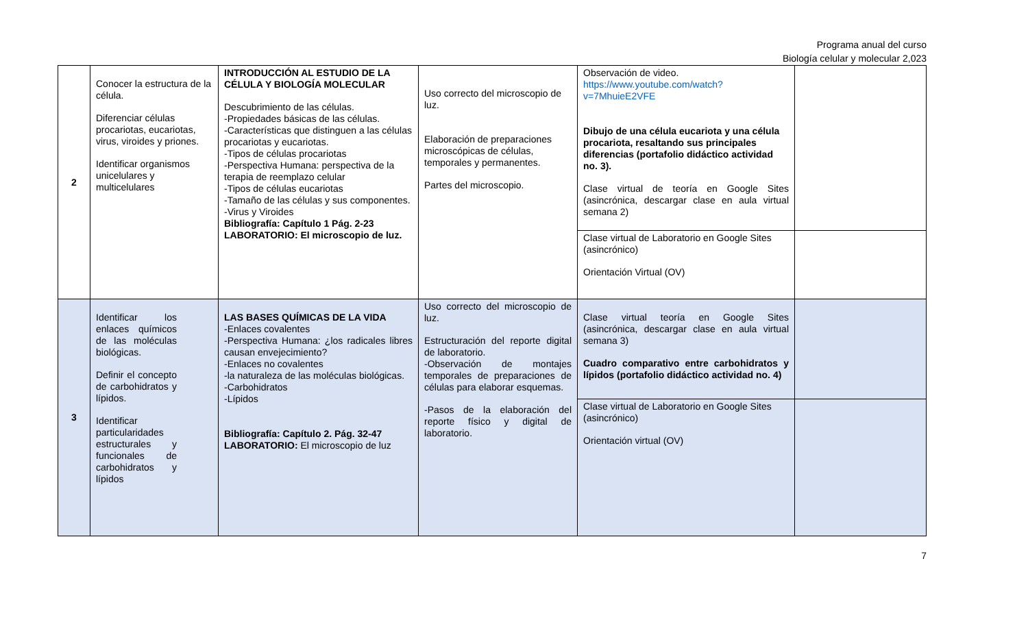Programa anual del curso
Biología celular y molecular 2,023
| 2 | Conocer la estructura de la célula. Diferenciar células procariotas, eucariotas, virus, viroides y priones. Identificar organismos unicelulares y multicelulares | INTRODUCCIÓN AL ESTUDIO DE LA CÉLULA Y BIOLOGÍA MOLECULAR Descubrimiento de las células. -Propiedades básicas de las células. -Características que distinguen a las células procariotas y eucariotas. -Tipos de células procariotas -Perspectiva Humana: perspectiva de la terapia de reemplazo celular -Tipos de células eucariotas -Tamaño de las células y sus componentes. -Virus y Viroides Bibliografía: Capítulo 1 Pág. 2-23 LABORATORIO: El microscopio de luz. | Uso correcto del microscopio de luz. Elaboración de preparaciones microscópicas de células, temporales y permanentes. Partes del microscopio. | Observación de video. https://www.youtube.com/watch?v=7MhuieE2VFE Dibujo de una célula eucariota y una célula procariota, resaltando sus principales diferencias (portafolio didáctico actividad no. 3). Clase virtual de teoría en Google Sites (asincrónica, descargar clase en aula virtual semana 2) | |
| | | | | Clase virtual de Laboratorio en Google Sites (asincrónico) Orientación Virtual (OV) | |
| 3 | Identificar los enlaces químicos de las moléculas biológicas. Definir el concepto de carbohidratos y lípidos. Identificar particularidades estructurales y funcionales de carbohidratos y lípidos | LAS BASES QUÍMICAS DE LA VIDA -Enlaces covalentes -Perspectiva Humana: ¿los radicales libres causan envejecimiento? -Enlaces no covalentes -la naturaleza de las moléculas biológicas. -Carbohidratos -Lípidos Bibliografía: Capítulo 2. Pág. 32-47 LABORATORIO: El microscopio de luz | Uso correcto del microscopio de luz. Estructuración del reporte digital de laboratorio. -Observación de montajes temporales de preparaciones de células para elaborar esquemas. -Pasos de la elaboración del reporte físico y digital de laboratorio. | Clase virtual teoría en Google Sites (asincrónica, descargar clase en aula virtual semana 3) Cuadro comparativo entre carbohidratos y lípidos (portafolio didáctico actividad no. 4) | |
| | | | | Clase virtual de Laboratorio en Google Sites (asincrónico) Orientación virtual (OV) | |
7